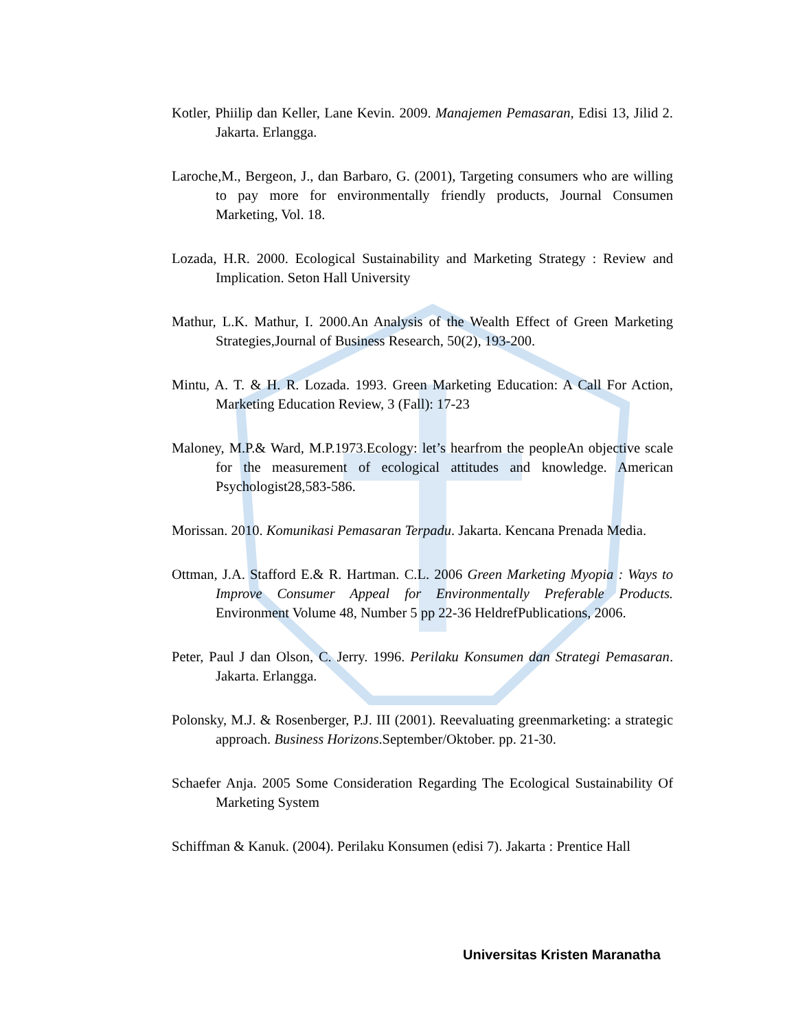Kotler, Phiilip dan Keller, Lane Kevin. 2009. Manajemen Pemasaran, Edisi 13, Jilid 2. Jakarta. Erlangga.
Laroche,M., Bergeon, J., dan Barbaro, G. (2001), Targeting consumers who are willing to pay more for environmentally friendly products, Journal Consumen Marketing, Vol. 18.
Lozada, H.R. 2000. Ecological Sustainability and Marketing Strategy : Review and Implication. Seton Hall University
Mathur, L.K. Mathur, I. 2000.An Analysis of the Wealth Effect of Green Marketing Strategies,Journal of Business Research, 50(2), 193-200.
Mintu, A. T. & H. R. Lozada. 1993. Green Marketing Education: A Call For Action, Marketing Education Review, 3 (Fall): 17-23
Maloney, M.P.& Ward, M.P.1973.Ecology: let’s hearfrom the peopleAn objective scale for the measurement of ecological attitudes and knowledge. American Psychologist28,583-586.
Morissan. 2010. Komunikasi Pemasaran Terpadu. Jakarta. Kencana Prenada Media.
Ottman, J.A. Stafford E.& R. Hartman. C.L. 2006 Green Marketing Myopia : Ways to Improve Consumer Appeal for Environmentally Preferable Products. Environment Volume 48, Number 5 pp 22-36 HeldrefPublications, 2006.
Peter, Paul J dan Olson, C. Jerry. 1996. Perilaku Konsumen dan Strategi Pemasaran. Jakarta. Erlangga.
Polonsky, M.J. & Rosenberger, P.J. III (2001). Reevaluating greenmarketing: a strategic approach. Business Horizons.September/Oktober. pp. 21-30.
Schaefer Anja. 2005 Some Consideration Regarding The Ecological Sustainability Of Marketing System
Schiffman & Kanuk. (2004). Perilaku Konsumen (edisi 7). Jakarta : Prentice Hall
Universitas Kristen Maranatha